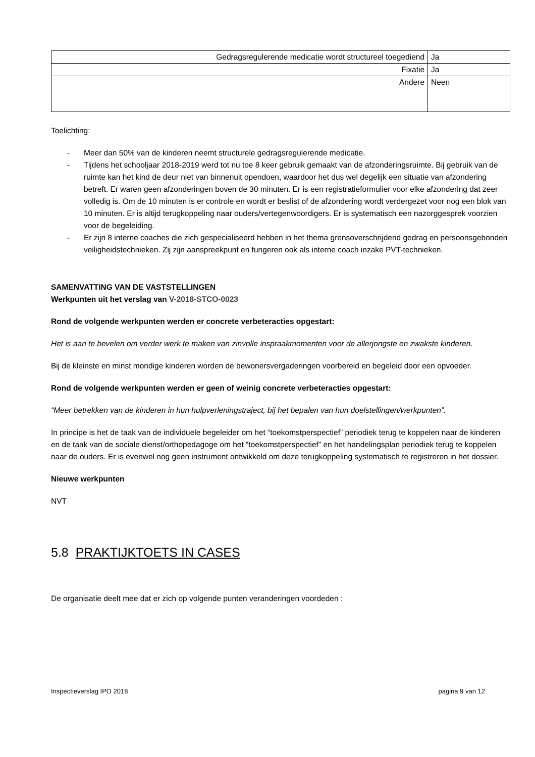| Gedragsregulerende medicatie wordt structureel toegediend | Ja |
| Fixatie | Ja |
| Andere | Neen |
Toelichting:
- Meer dan 50% van de kinderen neemt structurele gedragsregulerende medicatie.
- Tijdens het schooljaar 2018-2019 werd tot nu toe 8 keer gebruik gemaakt van de afzonderingsruimte. Bij gebruik van de ruimte kan het kind de deur niet van binnenuit opendoen, waardoor het dus wel degelijk een situatie van afzondering betreft. Er waren geen afzonderingen boven de 30 minuten. Er is een registratieformulier voor elke afzondering dat zeer volledig is. Om de 10 minuten is er controle en wordt er beslist of de afzondering wordt verdergezet voor nog een blok van 10 minuten. Er is altijd terugkoppeling naar ouders/vertegenwoordigers. Er is systematisch een nazorggesprek voorzien voor de begeleiding.
- Er zijn 8 interne coaches die zich gespecialiseerd hebben in het thema grensoverschrijdend gedrag en persoonsgebonden veiligheidstechnieken. Zij zijn aanspreekpunt en fungeren ook als interne coach inzake PVT-technieken.
SAMENVATTING VAN DE VASTSTELLINGEN
Werkpunten uit het verslag van V-2018-STCO-0023
Rond de volgende werkpunten werden er concrete verbeteracties opgestart:
Het is aan te bevelen om verder werk te maken van zinvolle inspraakmomenten voor de allerjongste en zwakste kinderen.
Bij de kleinste en minst mondige kinderen worden de bewonersvergaderingen voorbereid en begeleid door een opvoeder.
Rond de volgende werkpunten werden er geen of weinig concrete verbeteracties opgestart:
“Meer betrekken van de kinderen in hun hulpverleningstraject, bij het bepalen van hun doelstellingen/werkpunten”.
In principe is het de taak van de individuele begeleider om het “toekomstperspectief” periodiek terug te koppelen naar de kinderen en de taak van de sociale dienst/orthopedagoge om het “toekomstperspectief” en het handelingsplan periodiek terug te koppelen naar de ouders. Er is evenwel nog geen instrument ontwikkeld om deze terugkoppeling systematisch te registreren in het dossier.
Nieuwe werkpunten
NVT
5.8 PRAKTIJKTOETS IN CASES
De organisatie deelt mee dat er zich op volgende punten veranderingen voordeden :
Inspectieverslag IPO 2018 pagina 9 van 12